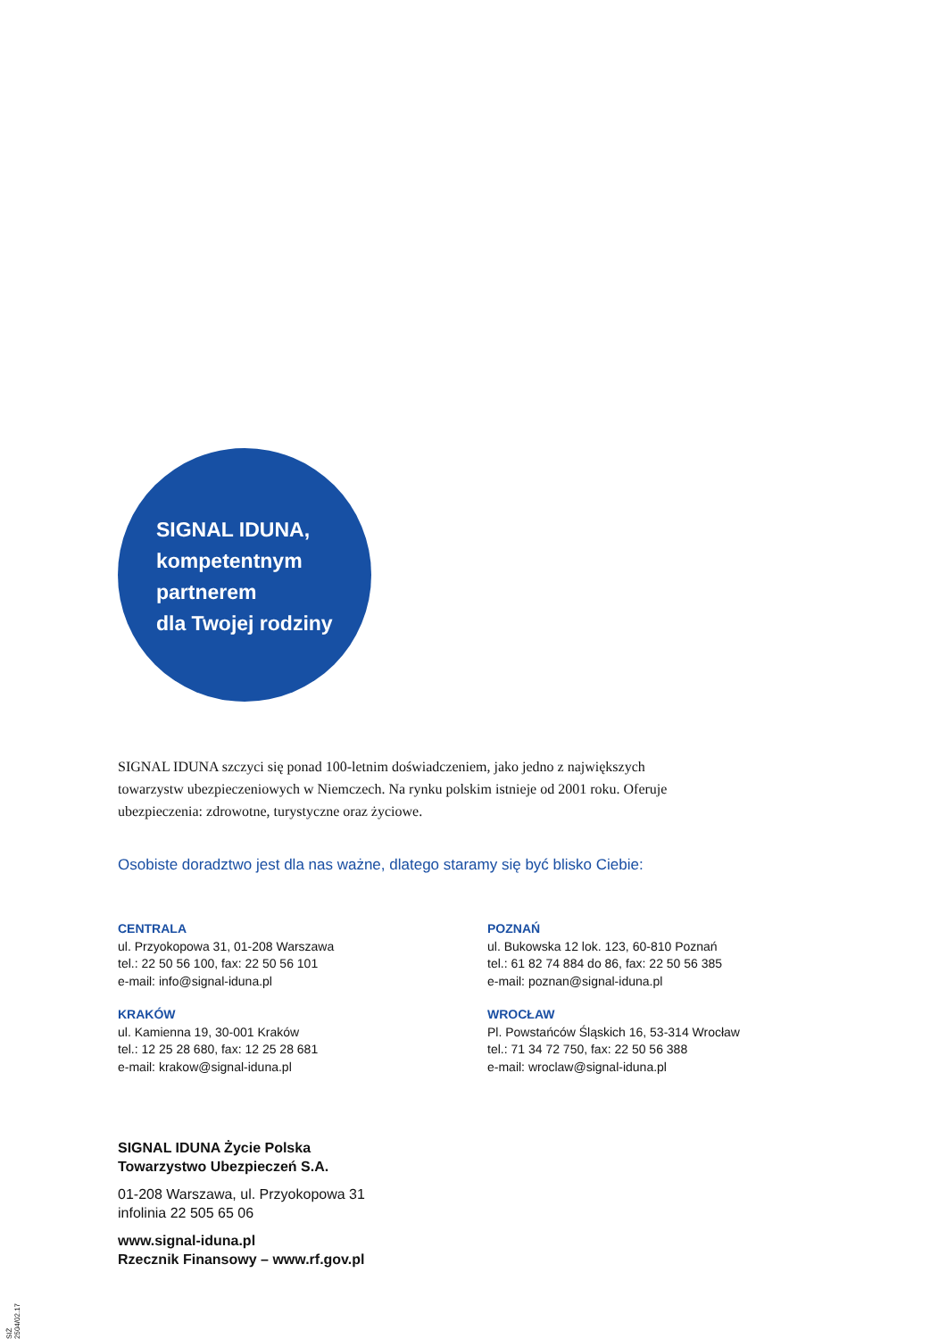SIGNAL IDUNA,
kompetentnym
partnerem
dla Twojej rodziny
SIGNAL IDUNA szczyci się ponad 100-letnim doświadczeniem, jako jedno z największych towarzystw ubezpieczeniowych w Niemczech. Na rynku polskim istnieje od 2001 roku. Oferuje ubezpieczenia: zdrowotne, turystyczne oraz życiowe.
Osobiste doradztwo jest dla nas ważne, dlatego staramy się być blisko Ciebie:
CENTRALA
ul. Przyokopowa 31, 01-208 Warszawa
tel.: 22 50 56 100, fax: 22 50 56 101
e-mail: info@signal-iduna.pl
POZNAŃ
ul. Bukowska 12 lok. 123, 60-810 Poznań
tel.: 61 82 74 884 do 86, fax: 22 50 56 385
e-mail: poznan@signal-iduna.pl
KRAKÓW
ul. Kamienna 19, 30-001 Kraków
tel.: 12 25 28 680, fax: 12 25 28 681
e-mail: krakow@signal-iduna.pl
WROCŁAW
Pl. Powstańców Śląskich 16, 53-314 Wrocław
tel.: 71 34 72 750, fax: 22 50 56 388
e-mail: wroclaw@signal-iduna.pl
SIGNAL IDUNA Życie Polska
Towarzystwo Ubezpieczeń S.A.
01-208 Warszawa, ul. Przyokopowa 31
infolinia 22 505 65 06
www.signal-iduna.pl
Rzecznik Finansowy – www.rf.gov.pl
SIŻ 2504/02.17